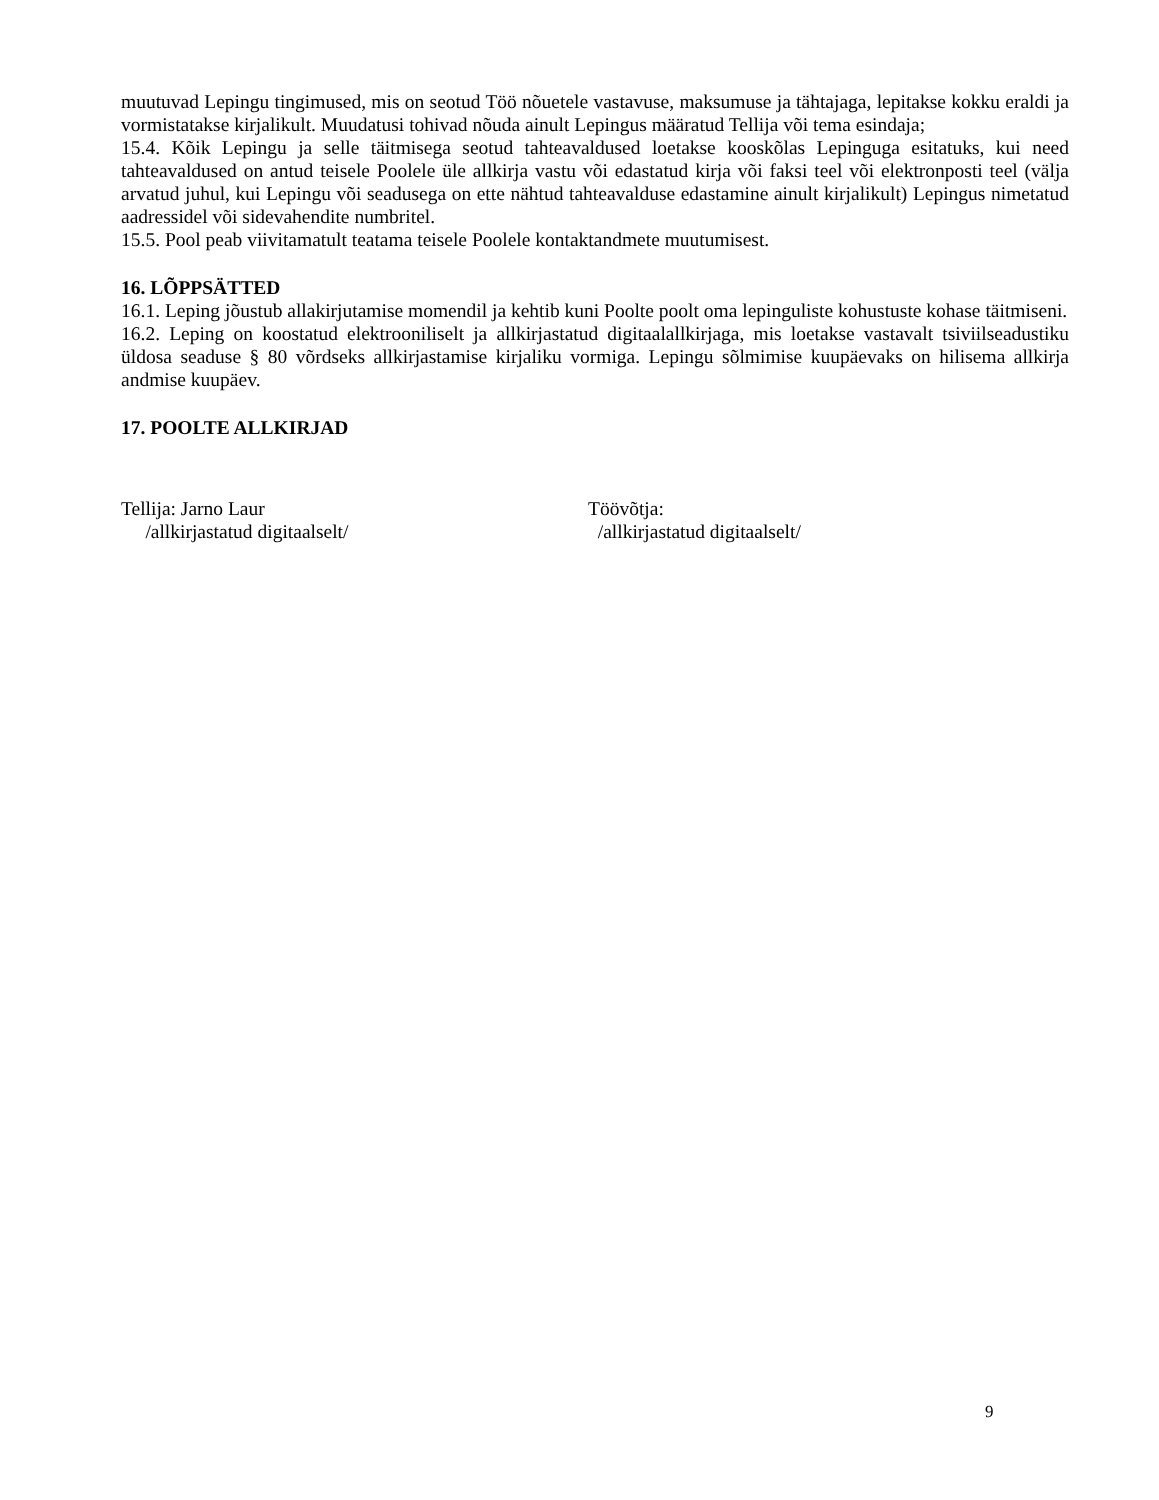muutuvad Lepingu tingimused, mis on seotud Töö nõuetele vastavuse, maksumuse ja tähtajaga, lepitakse kokku eraldi ja vormistatakse kirjalikult. Muudatusi tohivad nõuda ainult Lepingus määratud Tellija või tema esindaja;
15.4. Kõik Lepingu ja selle täitmisega seotud tahteavaldused loetakse kooskõlas Lepinguga esitatuks, kui need tahteavaldused on antud teisele Poolele üle allkirja vastu või edastatud kirja või faksi teel või elektronposti teel (välja arvatud juhul, kui Lepingu või seadusega on ette nähtud tahteavalduse edastamine ainult kirjalikult) Lepingus nimetatud aadressidel või sidevahendite numbritel.
15.5. Pool peab viivitamatult teatama teisele Poolele kontaktandmete muutumisest.
16. LÕPPSÄTTED
16.1. Leping jõustub allakirjutamise momendil ja kehtib kuni Poolte poolt oma lepinguliste kohustuste kohase täitmiseni.
16.2. Leping on koostatud elektrooniliselt ja allkirjastatud digitaalallkirjaga, mis loetakse vastavalt tsiviilseadustiku üldosa seaduse § 80 võrdseks allkirjastamise kirjaliku vormiga. Lepingu sõlmimise kuupäevaks on hilisema allkirja andmise kuupäev.
17. POOLTE ALLKIRJAD
Tellija: Jarno Laur
/allkirjastatud digitaalselt/
Töövõtja:
/allkirjastatud digitaalselt/
9